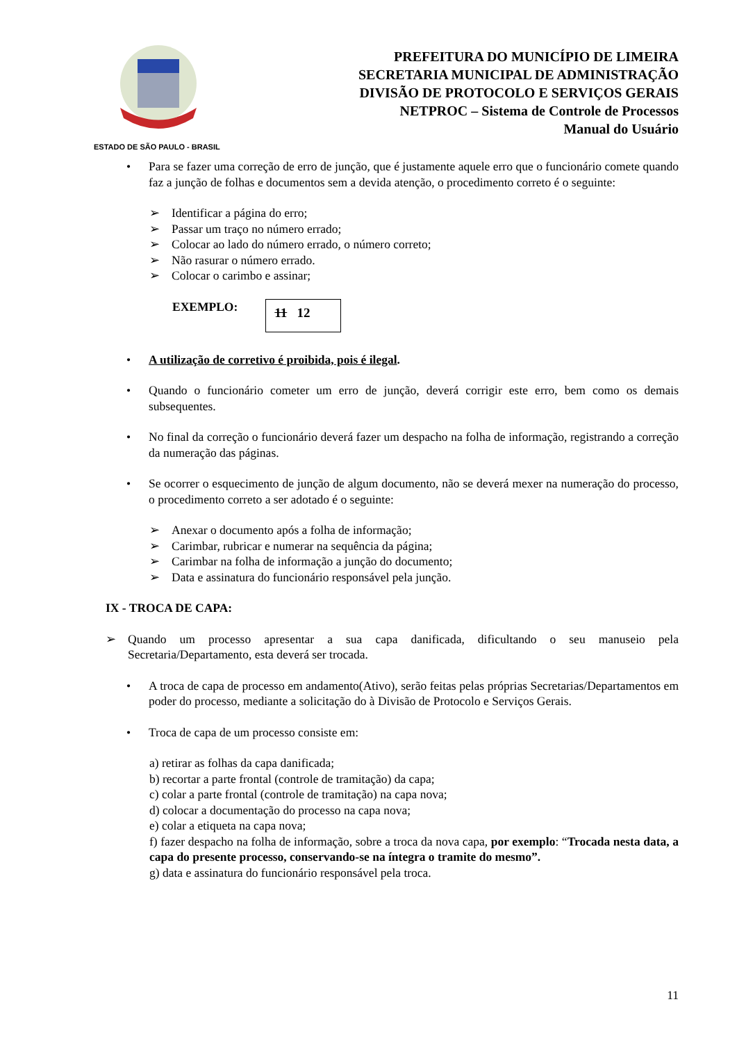ESTADO DE SÃO PAULO - BRASIL
PREFEITURA DO MUNICÍPIO DE LIMEIRA
SECRETARIA MUNICIPAL DE ADMINISTRAÇÃO
DIVISÃO DE PROTOCOLO E SERVIÇOS GERAIS
NETPROC – Sistema de Controle de Processos
Manual do Usuário
• Para se fazer uma correção de erro de junção, que é justamente aquele erro que o funcionário comete quando faz a junção de folhas e documentos sem a devida atenção, o procedimento correto é o seguinte:
➢ Identificar a página do erro;
➢ Passar um traço no número errado;
➢ Colocar ao lado do número errado, o número correto;
➢ Não rasurar o número errado.
➢ Colocar o carimbo e assinar;
EXEMPLO:
11 12
• A utilização de corretivo é proibida, pois é ilegal.
• Quando o funcionário cometer um erro de junção, deverá corrigir este erro, bem como os demais subsequentes.
• No final da correção o funcionário deverá fazer um despacho na folha de informação, registrando a correção da numeração das páginas.
• Se ocorrer o esquecimento de junção de algum documento, não se deverá mexer na numeração do processo, o procedimento correto a ser adotado é o seguinte:
➢ Anexar o documento após a folha de informação;
➢ Carimbar, rubricar e numerar na sequência da página;
➢ Carimbar na folha de informação a junção do documento;
➢ Data e assinatura do funcionário responsável pela junção.
IX - TROCA DE CAPA:
➢ Quando um processo apresentar a sua capa danificada, dificultando o seu manuseio pela Secretaria/Departamento, esta deverá ser trocada.
• A troca de capa de processo em andamento(Ativo), serão feitas pelas próprias Secretarias/Departamentos em poder do processo, mediante a solicitação do à Divisão de Protocolo e Serviços Gerais.
• Troca de capa de um processo consiste em:
a) retirar as folhas da capa danificada;
b) recortar a parte frontal (controle de tramitação) da capa;
c) colar a parte frontal (controle de tramitação) na capa nova;
d) colocar a documentação do processo na capa nova;
e) colar a etiqueta na capa nova;
f) fazer despacho na folha de informação, sobre a troca da nova capa, por exemplo: “Trocada nesta data, a capa do presente processo, conservando-se na íntegra o tramite do mesmo”.
g) data e assinatura do funcionário responsável pela troca.
11